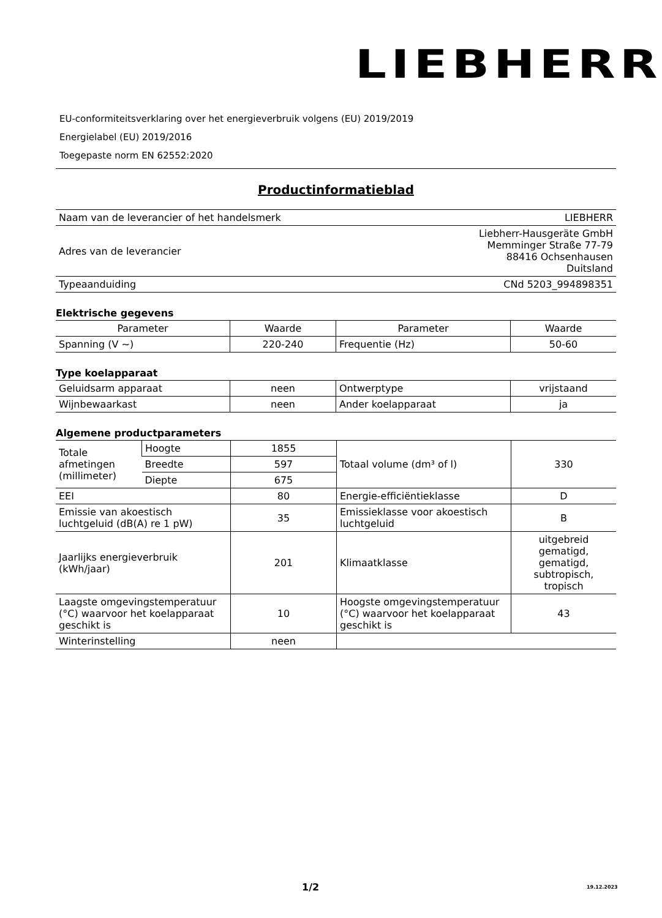LIEBHERR
EU-conformiteitsverklaring over het energieverbruik volgens (EU) 2019/2019
Energielabel (EU) 2019/2016
Toegepaste norm EN 62552:2020
Productinformatieblad
| Naam van de leverancier of het handelsmerk | LIEBHERR |
| Adres van de leverancier | Liebherr-Hausgeräte GmbH Memminger Straße 77-79 88416 Ochsenhausen Duitsland |
| Typeaanduiding | CNd 5203_994898351 |
Elektrische gegevens
| Parameter | Waarde | Parameter | Waarde |
| --- | --- | --- | --- |
| Spanning (V ~) | 220-240 | Frequentie (Hz) | 50-60 |
Type koelapparaat
| Geluidsarm apparaat | neen | Ontwerptype | vrijstaand |
| Wijnbewaarkast | neen | Ander koelapparaat | ja |
Algemene productparameters
| Totale afmetingen (millimeter) | Hoogte | 1855 | Totaal volume (dm³ of l) | 330 |
| | Breedte | 597 | | |
| | Diepte | 675 | | |
| EEI | | 80 | Energie-efficiëntieklasse | D |
| Emissie van akoestisch luchtgeluid (dB(A) re 1 pW) | | 35 | Emissieklasse voor akoestisch luchtgeluid | B |
| Jaarlijks energieverbruik (kWh/jaar) | | 201 | Klimaatklasse | uitgebreid gematigd, gematigd, subtropisch, tropisch |
| Laagste omgevingstemperatuur (°C) waarvoor het koelapparaat geschikt is | | 10 | Hoogste omgevingstemperatuur (°C) waarvoor het koelapparaat geschikt is | 43 |
| Winterinstelling | | neen | | |
1/2 19.12.2023